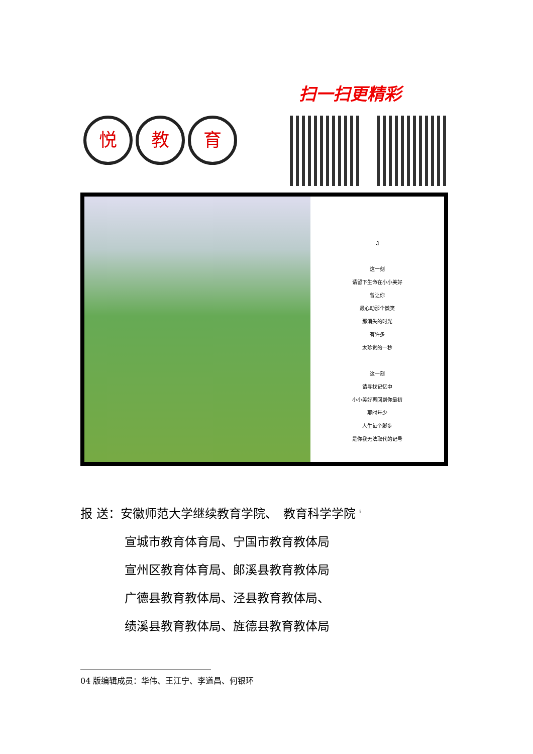悦教 育
扫一扫更精彩
♫
这一刻
请留下生命在小小美好
曾让你
最心动那个微笑
那消失的时光
有许多
太珍贵的一秒
这一刻
请寻找记忆中
小小美好再回到你最初
那时年少
人生每个脚步
是你我无法取代的记号
报 送：安徽师范大学继续教育学院、　教育科学学院 <sup>i</sup>
宣城市教育体育局、宁国市教育教体局
宣州区教育体育局、郎溪县教育教体局
广德县教育教体局、泾县教育教体局、
绩溪县教育教体局、旌德县教育教体局
04 版编辑成员：华伟、王江宁、李道昌、何银环